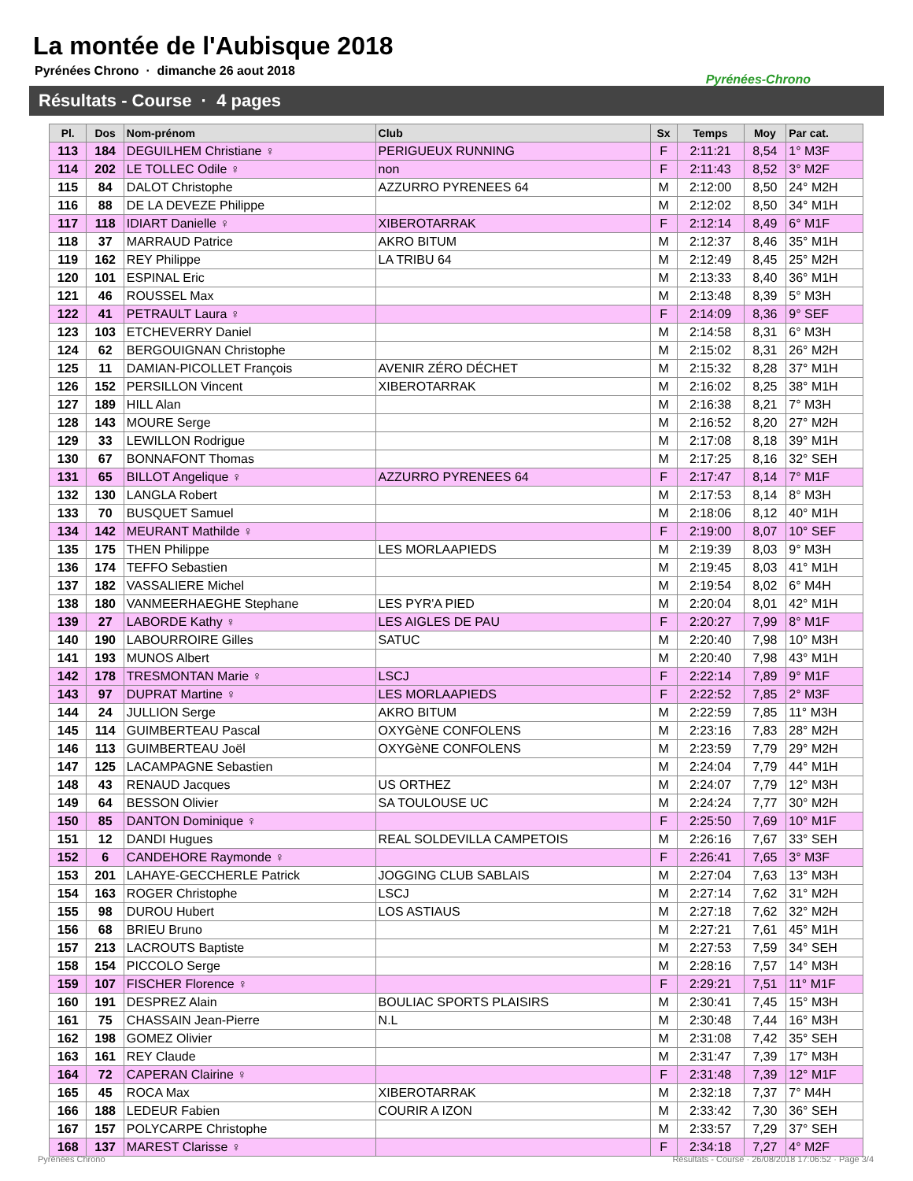La montée de l'Aubisque 2018
Pyrénées Chrono · dimanche 26 aout 2018
Pyrénées-Chrono
Résultats - Course · 4 pages
| Pl. | Dos | Nom-prénom | Club | Sx | Temps | Moy | Par cat. |
| --- | --- | --- | --- | --- | --- | --- | --- |
| 113 | 184 | DEGUILHEM Christiane ♀ | PERIGUEUX RUNNING | F | 2:11:21 | 8,54 | 1° M3F |
| 114 | 202 | LE TOLLEC Odile ♀ | non | F | 2:11:43 | 8,52 | 3° M2F |
| 115 | 84 | DALOT Christophe | AZZURRO PYRENEES 64 | M | 2:12:00 | 8,50 | 24° M2H |
| 116 | 88 | DE LA DEVEZE Philippe | | M | 2:12:02 | 8,50 | 34° M1H |
| 117 | 118 | IDIART Danielle ♀ | XIBEROTARRAK | F | 2:12:14 | 8,49 | 6° M1F |
| 118 | 37 | MARRAUD Patrice | AKRO BITUM | M | 2:12:37 | 8,46 | 35° M1H |
| 119 | 162 | REY Philippe | LA TRIBU 64 | M | 2:12:49 | 8,45 | 25° M2H |
| 120 | 101 | ESPINAL Eric | | M | 2:13:33 | 8,40 | 36° M1H |
| 121 | 46 | ROUSSEL Max | | M | 2:13:48 | 8,39 | 5° M3H |
| 122 | 41 | PETRAULT Laura ♀ | | F | 2:14:09 | 8,36 | 9° SEF |
| 123 | 103 | ETCHEVERRY Daniel | | M | 2:14:58 | 8,31 | 6° M3H |
| 124 | 62 | BERGOUIGNAN Christophe | | M | 2:15:02 | 8,31 | 26° M2H |
| 125 | 11 | DAMIAN-PICOLLET François | AVENIR ZÉRO DÉCHET | M | 2:15:32 | 8,28 | 37° M1H |
| 126 | 152 | PERSILLON Vincent | XIBEROTARRAK | M | 2:16:02 | 8,25 | 38° M1H |
| 127 | 189 | HILL Alan | | M | 2:16:38 | 8,21 | 7° M3H |
| 128 | 143 | MOURE Serge | | M | 2:16:52 | 8,20 | 27° M2H |
| 129 | 33 | LEWILLON Rodrigue | | M | 2:17:08 | 8,18 | 39° M1H |
| 130 | 67 | BONNAFONT Thomas | | M | 2:17:25 | 8,16 | 32° SEH |
| 131 | 65 | BILLOT Angelique ♀ | AZZURRO PYRENEES 64 | F | 2:17:47 | 8,14 | 7° M1F |
| 132 | 130 | LANGLA Robert | | M | 2:17:53 | 8,14 | 8° M3H |
| 133 | 70 | BUSQUET Samuel | | M | 2:18:06 | 8,12 | 40° M1H |
| 134 | 142 | MEURANT Mathilde ♀ | | F | 2:19:00 | 8,07 | 10° SEF |
| 135 | 175 | THEN Philippe | LES MORLAAPIEDS | M | 2:19:39 | 8,03 | 9° M3H |
| 136 | 174 | TEFFO Sebastien | | M | 2:19:45 | 8,03 | 41° M1H |
| 137 | 182 | VASSALIERE Michel | | M | 2:19:54 | 8,02 | 6° M4H |
| 138 | 180 | VANMEERHAEGHE Stephane | LES PYR'A PIED | M | 2:20:04 | 8,01 | 42° M1H |
| 139 | 27 | LABORDE Kathy ♀ | LES AIGLES DE PAU | F | 2:20:27 | 7,99 | 8° M1F |
| 140 | 190 | LABOURROIRE Gilles | SATUC | M | 2:20:40 | 7,98 | 10° M3H |
| 141 | 193 | MUNOS Albert | | M | 2:20:40 | 7,98 | 43° M1H |
| 142 | 178 | TRESMONTAN Marie ♀ | LSCJ | F | 2:22:14 | 7,89 | 9° M1F |
| 143 | 97 | DUPRAT Martine ♀ | LES MORLAAPIEDS | F | 2:22:52 | 7,85 | 2° M3F |
| 144 | 24 | JULLION Serge | AKRO BITUM | M | 2:22:59 | 7,85 | 11° M3H |
| 145 | 114 | GUIMBERTEAU Pascal | OXYGèNE CONFOLENS | M | 2:23:16 | 7,83 | 28° M2H |
| 146 | 113 | GUIMBERTEAU Joël | OXYGèNE CONFOLENS | M | 2:23:59 | 7,79 | 29° M2H |
| 147 | 125 | LACAMPAGNE Sebastien | | M | 2:24:04 | 7,79 | 44° M1H |
| 148 | 43 | RENAUD Jacques | US ORTHEZ | M | 2:24:07 | 7,79 | 12° M3H |
| 149 | 64 | BESSON Olivier | SA TOULOUSE UC | M | 2:24:24 | 7,77 | 30° M2H |
| 150 | 85 | DANTON Dominique ♀ | | F | 2:25:50 | 7,69 | 10° M1F |
| 151 | 12 | DANDI Hugues | REAL SOLDEVILLA CAMPETOIS | M | 2:26:16 | 7,67 | 33° SEH |
| 152 | 6 | CANDEHORE Raymonde ♀ | | F | 2:26:41 | 7,65 | 3° M3F |
| 153 | 201 | LAHAYE-GECCHERLE Patrick | JOGGING CLUB SABLAIS | M | 2:27:04 | 7,63 | 13° M3H |
| 154 | 163 | ROGER Christophe | LSCJ | M | 2:27:14 | 7,62 | 31° M2H |
| 155 | 98 | DUROU Hubert | LOS ASTIAUS | M | 2:27:18 | 7,62 | 32° M2H |
| 156 | 68 | BRIEU Bruno | | M | 2:27:21 | 7,61 | 45° M1H |
| 157 | 213 | LACROUTS Baptiste | | M | 2:27:53 | 7,59 | 34° SEH |
| 158 | 154 | PICCOLO Serge | | M | 2:28:16 | 7,57 | 14° M3H |
| 159 | 107 | FISCHER Florence ♀ | | F | 2:29:21 | 7,51 | 11° M1F |
| 160 | 191 | DESPREZ Alain | BOULIAC SPORTS PLAISIRS | M | 2:30:41 | 7,45 | 15° M3H |
| 161 | 75 | CHASSAIN Jean-Pierre | N.L | M | 2:30:48 | 7,44 | 16° M3H |
| 162 | 198 | GOMEZ Olivier | | M | 2:31:08 | 7,42 | 35° SEH |
| 163 | 161 | REY Claude | | M | 2:31:47 | 7,39 | 17° M3H |
| 164 | 72 | CAPERAN Clairine ♀ | | F | 2:31:48 | 7,39 | 12° M1F |
| 165 | 45 | ROCA Max | XIBEROTARRAK | M | 2:32:18 | 7,37 | 7° M4H |
| 166 | 188 | LEDEUR Fabien | COURIR A IZON | M | 2:33:42 | 7,30 | 36° SEH |
| 167 | 157 | POLYCARPE Christophe | | M | 2:33:57 | 7,29 | 37° SEH |
| 168 | 137 | MAREST Clarisse ♀ | | F | 2:34:18 | 7,27 | 4° M2F |
Pyrénées Chrono Résultats - Course · 26/08/2018 17:06:52 · Page 3/4